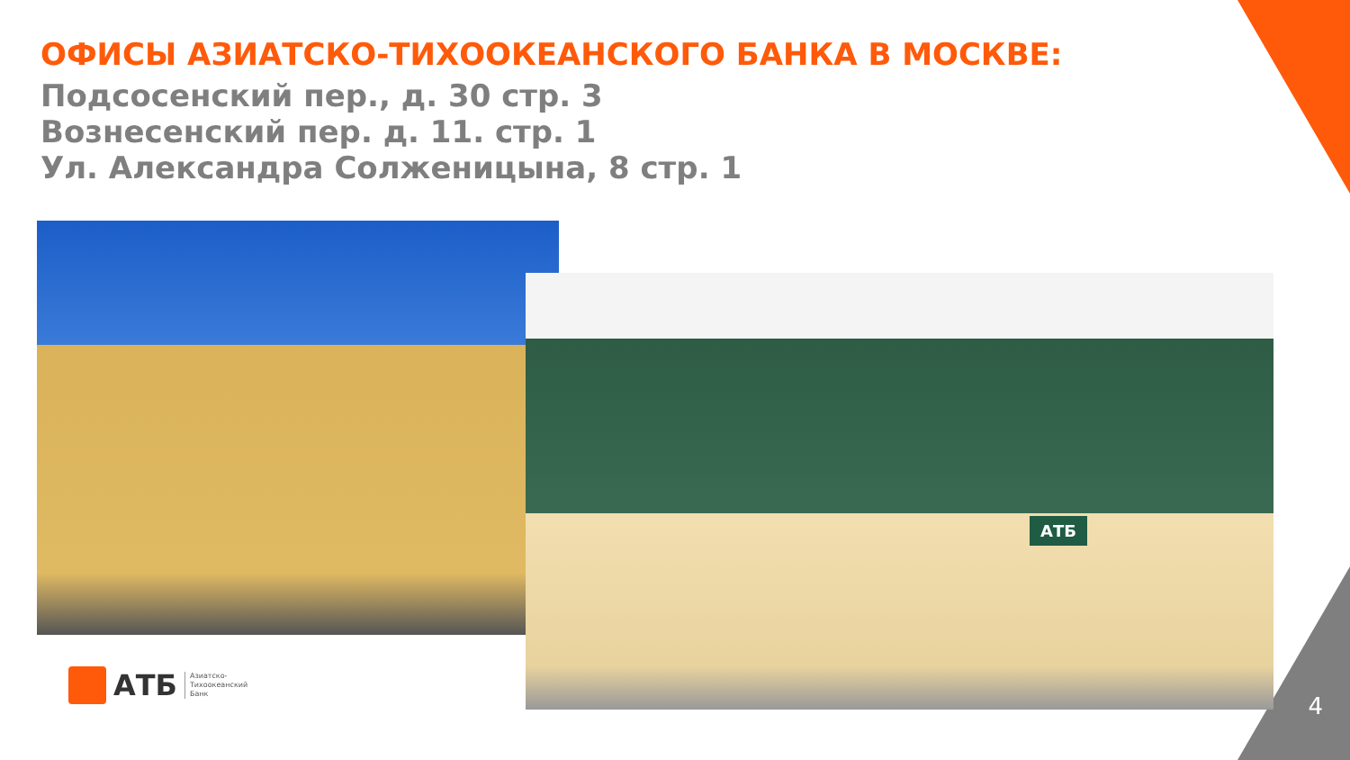ОФИСЫ АЗИАТСКО-ТИХООКЕАНСКОГО БАНКА В МОСКВЕ:
Подсосенский пер., д. 30 стр. 3
Вознесенский пер. д. 11. стр. 1
Ул. Александра Солженицына, 8 стр. 1
АТБ
АТБ Азиатско-
Тихоокеанский
Банк
4